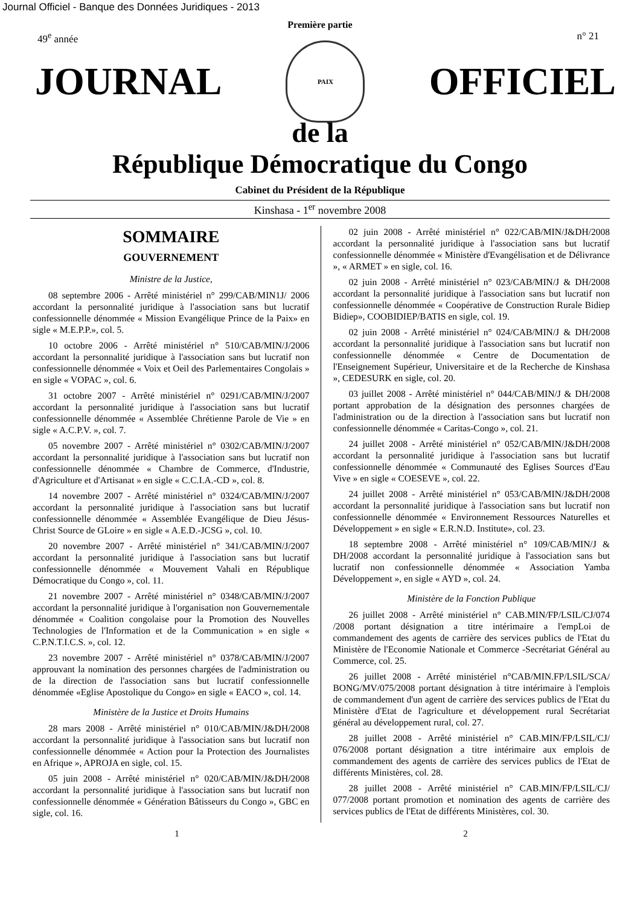Journal Officiel - Banque des Données Juridiques - 2013
Première partie
49<sup>e</sup> année n° 21
JOURNAL
PAIX
OFFICIEL
de la
République Démocratique du Congo
Cabinet du Président de la République
Kinshasa - 1<sup>er</sup> novembre 2008
SOMMAIRE
GOUVERNEMENT
Ministre de la Justice,
08 septembre 2006 - Arrêté ministériel n° 299/CAB/MIN1J/ 2006 accordant la personnalité juridique à l'association sans but lucratif confessionnelle dénommée « Mission Evangélique Prince de la Paix» en sigle « M.E.P.P.», col. 5.
10 octobre 2006 - Arrêté ministériel n° 510/CAB/MIN/J/2006 accordant la personnalité juridique à l'association sans but lucratif non confessionnelle dénommée « Voix et Oeil des Parlementaires Congolais » en sigle « VOPAC », col. 6.
31 octobre 2007 - Arrêté ministériel n° 0291/CAB/MIN/J/2007 accordant la personnalité juridique à l'association sans but lucratif confessionnelle dénommée « Assemblée Chrétienne Parole de Vie » en sigle « A.C.P.V. », col. 7.
05 novembre 2007 - Arrêté ministériel n° 0302/CAB/MIN/J/2007 accordant la personnalité juridique à l'association sans but lucratif non confessionnelle dénommée « Chambre de Commerce, d'Industrie, d'Agriculture et d'Artisanat » en sigle « C.C.I.A.-CD », col. 8.
14 novembre 2007 - Arrêté ministériel n° 0324/CAB/MIN/J/2007 accordant la personnalité juridique à l'association sans but lucratif confessionnelle dénommée « Assemblée Evangélique de Dieu Jésus-Christ Source de GLoire » en sigle « A.E.D.-JCSG », col. 10.
20 novembre 2007 - Arrêté ministériel n° 341/CAB/MIN/J/2007 accordant la personnalité juridique à l'association sans but lucratif confessionnelle dénommée « Mouvement Vahali en République Démocratique du Congo », col. 11.
21 novembre 2007 - Arrêté ministériel n° 0348/CAB/MIN/J/2007 accordant la personnalité juridique à l'organisation non Gouvernementale dénommée « Coalition congolaise pour la Promotion des Nouvelles Technologies de l'Information et de la Communication » en sigle « C.P.N.T.I.C.S. », col. 12.
23 novembre 2007 - Arrêté ministériel n° 0378/CAB/MIN/J/2007 approuvant la nomination des personnes chargées de l'administration ou de la direction de l'association sans but lucratif confessionnelle dénommée «Eglise Apostolique du Congo» en sigle « EACO », col. 14.
Ministère de la Justice et Droits Humains
28 mars 2008 - Arrêté ministériel n° 010/CAB/MIN/J&DH/2008 accordant la personnalité juridique à l'association sans but lucratif non confessionnelle dénommée « Action pour la Protection des Journalistes en Afrique », APROJA en sigle, col. 15.
05 juin 2008 - Arrêté ministériel n° 020/CAB/MIN/J&DH/2008 accordant la personnalité juridique à l'association sans but lucratif non confessionnelle dénommée « Génération Bâtisseurs du Congo », GBC en sigle, col. 16.
02 juin 2008 - Arrêté ministériel n° 022/CAB/MIN/J&DH/2008 accordant la personnalité juridique à l'association sans but lucratif confessionnelle dénommée « Ministère d'Evangélisation et de Délivrance », « ARMET » en sigle, col. 16.
02 juin 2008 - Arrêté ministériel n° 023/CAB/MIN/J & DH/2008 accordant la personnalité juridique à l'association sans but lucratif non confessionnelle dénommée « Coopérative de Construction Rurale Bidiep Bidiep», COOBIDIEP/BATIS en sigle, col. 19.
02 juin 2008 - Arrêté ministériel n° 024/CAB/MIN/J & DH/2008 accordant la personnalité juridique à l'association sans but lucratif non confessionnelle dénommée « Centre de Documentation de l'Enseignement Supérieur, Universitaire et de la Recherche de Kinshasa », CEDESURK en sigle, col. 20.
03 juillet 2008 - Arrêté ministériel n° 044/CAB/MIN/J & DH/2008 portant approbation de la désignation des personnes chargées de l'administration ou de la direction à l'association sans but lucratif non confessionnelle dénommée « Caritas-Congo », col. 21.
24 juillet 2008 - Arrêté ministériel n° 052/CAB/MIN/J&DH/2008 accordant la personnalité juridique à l'association sans but lucratif confessionnelle dénommée « Communauté des Eglises Sources d'Eau Vive » en sigle « COESEVE », col. 22.
24 juillet 2008 - Arrêté ministériel n° 053/CAB/MIN/J&DH/2008 accordant la personnalité juridique à l'association sans but lucratif non confessionnelle dénommée « Environnement Ressources Naturelles et Développement » en sigle « E.R.N.D. Institute», col. 23.
18 septembre 2008 - Arrêté ministériel n° 109/CAB/MIN/J & DH/2008 accordant la personnalité juridique à l'association sans but lucratif non confessionnelle dénommée « Association Yamba Développement », en sigle « AYD », col. 24.
Ministère de la Fonction Publique
26 juillet 2008 - Arrêté ministériel n° CAB.MIN/FP/LSIL/CJ/074 /2008 portant désignation a titre intérimaire a l'empLoi de commandement des agents de carrière des services publics de l'Etat du Ministère de l'Economie Nationale et Commerce -Secrétariat Général au Commerce, col. 25.
26 juillet 2008 - Arrêté ministériel n°CAB/MIN.FP/LSIL/SCA/ BONG/MV/075/2008 portant désignation à titre intérimaire à l'emplois de commandement d'un agent de carrière des services publics de l'Etat du Ministère d'Etat de l'agriculture et développement rural Secrétariat général au développement rural, col. 27.
28 juillet 2008 - Arrêté ministériel n° CAB.MIN/FP/LSIL/CJ/ 076/2008 portant désignation a titre intérimaire aux emplois de commandement des agents de carrière des services publics de l'Etat de différents Ministères, col. 28.
28 juillet 2008 - Arrêté ministériel n° CAB.MIN/FP/LSIL/CJ/ 077/2008 portant promotion et nomination des agents de carrière des services publics de l'Etat de différents Ministères, col. 30.
1 2